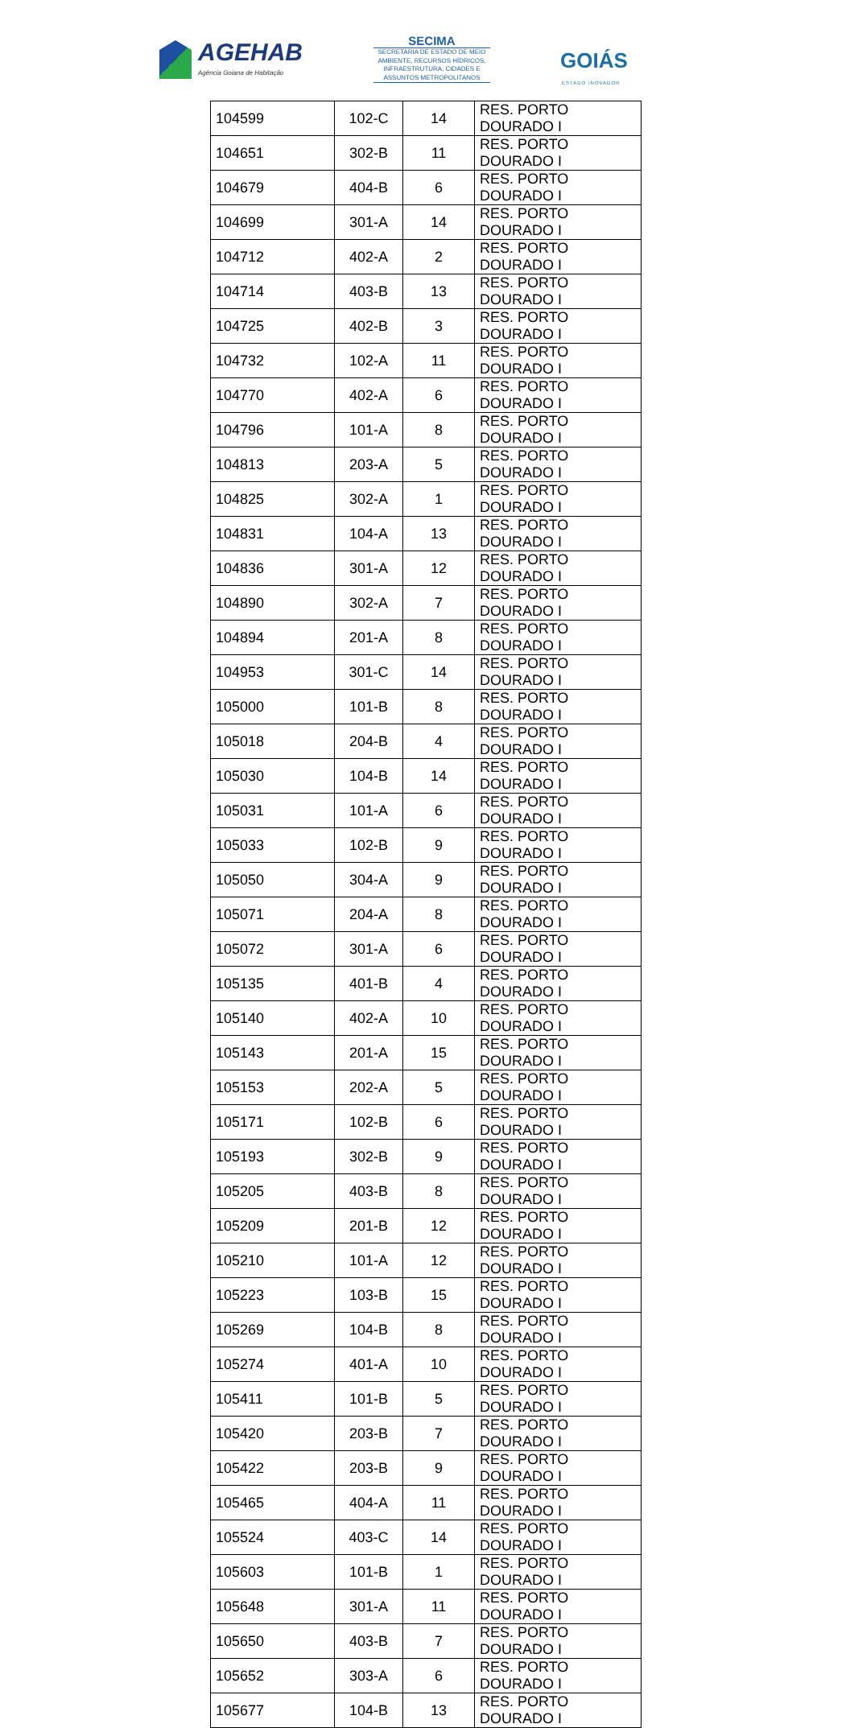AGEHAB
Agência Goiana de Habitação
SECIMA
SECRETARIA DE ESTADO DE MEIO AMBIENTE, RECURSOS HÍDRICOS, INFRAESTRUTURA, CIDADES E ASSUNTOS METROPOLITANOS
GOIÁS
ESTADO INOVADOR
| 104599 | 102-C | 14 | RES. PORTO DOURADO I |
| 104651 | 302-B | 11 | RES. PORTO DOURADO I |
| 104679 | 404-B | 6 | RES. PORTO DOURADO I |
| 104699 | 301-A | 14 | RES. PORTO DOURADO I |
| 104712 | 402-A | 2 | RES. PORTO DOURADO I |
| 104714 | 403-B | 13 | RES. PORTO DOURADO I |
| 104725 | 402-B | 3 | RES. PORTO DOURADO I |
| 104732 | 102-A | 11 | RES. PORTO DOURADO I |
| 104770 | 402-A | 6 | RES. PORTO DOURADO I |
| 104796 | 101-A | 8 | RES. PORTO DOURADO I |
| 104813 | 203-A | 5 | RES. PORTO DOURADO I |
| 104825 | 302-A | 1 | RES. PORTO DOURADO I |
| 104831 | 104-A | 13 | RES. PORTO DOURADO I |
| 104836 | 301-A | 12 | RES. PORTO DOURADO I |
| 104890 | 302-A | 7 | RES. PORTO DOURADO I |
| 104894 | 201-A | 8 | RES. PORTO DOURADO I |
| 104953 | 301-C | 14 | RES. PORTO DOURADO I |
| 105000 | 101-B | 8 | RES. PORTO DOURADO I |
| 105018 | 204-B | 4 | RES. PORTO DOURADO I |
| 105030 | 104-B | 14 | RES. PORTO DOURADO I |
| 105031 | 101-A | 6 | RES. PORTO DOURADO I |
| 105033 | 102-B | 9 | RES. PORTO DOURADO I |
| 105050 | 304-A | 9 | RES. PORTO DOURADO I |
| 105071 | 204-A | 8 | RES. PORTO DOURADO I |
| 105072 | 301-A | 6 | RES. PORTO DOURADO I |
| 105135 | 401-B | 4 | RES. PORTO DOURADO I |
| 105140 | 402-A | 10 | RES. PORTO DOURADO I |
| 105143 | 201-A | 15 | RES. PORTO DOURADO I |
| 105153 | 202-A | 5 | RES. PORTO DOURADO I |
| 105171 | 102-B | 6 | RES. PORTO DOURADO I |
| 105193 | 302-B | 9 | RES. PORTO DOURADO I |
| 105205 | 403-B | 8 | RES. PORTO DOURADO I |
| 105209 | 201-B | 12 | RES. PORTO DOURADO I |
| 105210 | 101-A | 12 | RES. PORTO DOURADO I |
| 105223 | 103-B | 15 | RES. PORTO DOURADO I |
| 105269 | 104-B | 8 | RES. PORTO DOURADO I |
| 105274 | 401-A | 10 | RES. PORTO DOURADO I |
| 105411 | 101-B | 5 | RES. PORTO DOURADO I |
| 105420 | 203-B | 7 | RES. PORTO DOURADO I |
| 105422 | 203-B | 9 | RES. PORTO DOURADO I |
| 105465 | 404-A | 11 | RES. PORTO DOURADO I |
| 105524 | 403-C | 14 | RES. PORTO DOURADO I |
| 105603 | 101-B | 1 | RES. PORTO DOURADO I |
| 105648 | 301-A | 11 | RES. PORTO DOURADO I |
| 105650 | 403-B | 7 | RES. PORTO DOURADO I |
| 105652 | 303-A | 6 | RES. PORTO DOURADO I |
| 105677 | 104-B | 13 | RES. PORTO DOURADO I |